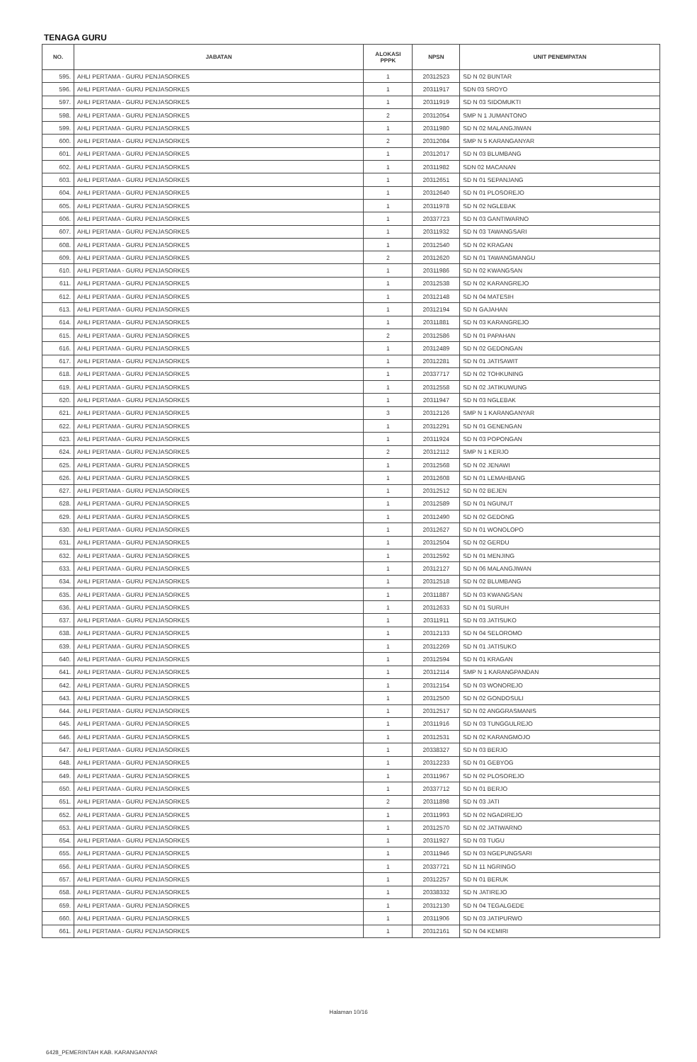TENAGA GURU
| NO. | JABATAN | ALOKASI PPPK | NPSN | UNIT PENEMPATAN |
| --- | --- | --- | --- | --- |
| 595. | AHLI PERTAMA - GURU PENJASORKES | 1 | 20312523 | SD N 02 BUNTAR |
| 596. | AHLI PERTAMA - GURU PENJASORKES | 1 | 20311917 | SDN 03 SROYO |
| 597. | AHLI PERTAMA - GURU PENJASORKES | 1 | 20311919 | SD N 03 SIDOMUKTI |
| 598. | AHLI PERTAMA - GURU PENJASORKES | 2 | 20312054 | SMP N 1 JUMANTONO |
| 599. | AHLI PERTAMA - GURU PENJASORKES | 1 | 20311980 | SD N 02 MALANGJIWAN |
| 600. | AHLI PERTAMA - GURU PENJASORKES | 2 | 20312084 | SMP N 5 KARANGANYAR |
| 601. | AHLI PERTAMA - GURU PENJASORKES | 1 | 20312017 | SD N 03 BLUMBANG |
| 602. | AHLI PERTAMA - GURU PENJASORKES | 1 | 20311982 | SDN 02 MACANAN |
| 603. | AHLI PERTAMA - GURU PENJASORKES | 1 | 20312651 | SD N 01 SEPANJANG |
| 604. | AHLI PERTAMA - GURU PENJASORKES | 1 | 20312640 | SD N 01 PLOSOREJO |
| 605. | AHLI PERTAMA - GURU PENJASORKES | 1 | 20311978 | SD N 02 NGLEBAK |
| 606. | AHLI PERTAMA - GURU PENJASORKES | 1 | 20337723 | SD N 03 GANTIWARNO |
| 607. | AHLI PERTAMA - GURU PENJASORKES | 1 | 20311932 | SD N 03 TAWANGSARI |
| 608. | AHLI PERTAMA - GURU PENJASORKES | 1 | 20312540 | SD N 02 KRAGAN |
| 609. | AHLI PERTAMA - GURU PENJASORKES | 2 | 20312620 | SD N 01 TAWANGMANGU |
| 610. | AHLI PERTAMA - GURU PENJASORKES | 1 | 20311986 | SD N 02 KWANGSAN |
| 611. | AHLI PERTAMA - GURU PENJASORKES | 1 | 20312538 | SD N 02 KARANGREJO |
| 612. | AHLI PERTAMA - GURU PENJASORKES | 1 | 20312148 | SD N 04 MATESIH |
| 613. | AHLI PERTAMA - GURU PENJASORKES | 1 | 20312194 | SD N GAJAHAN |
| 614. | AHLI PERTAMA - GURU PENJASORKES | 1 | 20311881 | SD N 03 KARANGREJO |
| 615. | AHLI PERTAMA - GURU PENJASORKES | 2 | 20312586 | SD N 01 PAPAHAN |
| 616. | AHLI PERTAMA - GURU PENJASORKES | 1 | 20312489 | SD N 02 GEDONGAN |
| 617. | AHLI PERTAMA - GURU PENJASORKES | 1 | 20312281 | SD N 01 JATISAWIT |
| 618. | AHLI PERTAMA - GURU PENJASORKES | 1 | 20337717 | SD N 02 TOHKUNING |
| 619. | AHLI PERTAMA - GURU PENJASORKES | 1 | 20312558 | SD N 02 JATIKUWUNG |
| 620. | AHLI PERTAMA - GURU PENJASORKES | 1 | 20311947 | SD N 03 NGLEBAK |
| 621. | AHLI PERTAMA - GURU PENJASORKES | 3 | 20312126 | SMP N 1 KARANGANYAR |
| 622. | AHLI PERTAMA - GURU PENJASORKES | 1 | 20312291 | SD N 01 GENENGAN |
| 623. | AHLI PERTAMA - GURU PENJASORKES | 1 | 20311924 | SD N 03 POPONGAN |
| 624. | AHLI PERTAMA - GURU PENJASORKES | 2 | 20312112 | SMP N 1 KERJO |
| 625. | AHLI PERTAMA - GURU PENJASORKES | 1 | 20312568 | SD N 02 JENAWI |
| 626. | AHLI PERTAMA - GURU PENJASORKES | 1 | 20312608 | SD N 01 LEMAHBANG |
| 627. | AHLI PERTAMA - GURU PENJASORKES | 1 | 20312512 | SD N 02 BEJEN |
| 628. | AHLI PERTAMA - GURU PENJASORKES | 1 | 20312589 | SD N 01 NGUNUT |
| 629. | AHLI PERTAMA - GURU PENJASORKES | 1 | 20312490 | SD N 02 GEDONG |
| 630. | AHLI PERTAMA - GURU PENJASORKES | 1 | 20312627 | SD N 01 WONOLOPO |
| 631. | AHLI PERTAMA - GURU PENJASORKES | 1 | 20312504 | SD N 02 GERDU |
| 632. | AHLI PERTAMA - GURU PENJASORKES | 1 | 20312592 | SD N 01 MENJING |
| 633. | AHLI PERTAMA - GURU PENJASORKES | 1 | 20312127 | SD N 06 MALANGJIWAN |
| 634. | AHLI PERTAMA - GURU PENJASORKES | 1 | 20312518 | SD N 02 BLUMBANG |
| 635. | AHLI PERTAMA - GURU PENJASORKES | 1 | 20311887 | SD N 03 KWANGSAN |
| 636. | AHLI PERTAMA - GURU PENJASORKES | 1 | 20312633 | SD N 01 SURUH |
| 637. | AHLI PERTAMA - GURU PENJASORKES | 1 | 20311911 | SD N 03 JATISUKO |
| 638. | AHLI PERTAMA - GURU PENJASORKES | 1 | 20312133 | SD N 04 SELOROMO |
| 639. | AHLI PERTAMA - GURU PENJASORKES | 1 | 20312269 | SD N 01 JATISUKO |
| 640. | AHLI PERTAMA - GURU PENJASORKES | 1 | 20312594 | SD N 01 KRAGAN |
| 641. | AHLI PERTAMA - GURU PENJASORKES | 1 | 20312114 | SMP N 1 KARANGPANDAN |
| 642. | AHLI PERTAMA - GURU PENJASORKES | 1 | 20312154 | SD N 03 WONOREJO |
| 643. | AHLI PERTAMA - GURU PENJASORKES | 1 | 20312500 | SD N 02 GONDOSULI |
| 644. | AHLI PERTAMA - GURU PENJASORKES | 1 | 20312517 | SD N 02 ANGGRASMANIS |
| 645. | AHLI PERTAMA - GURU PENJASORKES | 1 | 20311916 | SD N 03 TUNGGULREJO |
| 646. | AHLI PERTAMA - GURU PENJASORKES | 1 | 20312531 | SD N 02 KARANGMOJO |
| 647. | AHLI PERTAMA - GURU PENJASORKES | 1 | 20338327 | SD N 03 BERJO |
| 648. | AHLI PERTAMA - GURU PENJASORKES | 1 | 20312233 | SD N 01 GEBYOG |
| 649. | AHLI PERTAMA - GURU PENJASORKES | 1 | 20311967 | SD N 02 PLOSOREJO |
| 650. | AHLI PERTAMA - GURU PENJASORKES | 1 | 20337712 | SD N 01 BERJO |
| 651. | AHLI PERTAMA - GURU PENJASORKES | 2 | 20311898 | SD N 03 JATI |
| 652. | AHLI PERTAMA - GURU PENJASORKES | 1 | 20311993 | SD N 02 NGADIREJO |
| 653. | AHLI PERTAMA - GURU PENJASORKES | 1 | 20312570 | SD N 02 JATIWARNO |
| 654. | AHLI PERTAMA - GURU PENJASORKES | 1 | 20311927 | SD N 03 TUGU |
| 655. | AHLI PERTAMA - GURU PENJASORKES | 1 | 20311946 | SD N 03 NGEPUNGSARI |
| 656. | AHLI PERTAMA - GURU PENJASORKES | 1 | 20337721 | SD N 11 NGRINGO |
| 657. | AHLI PERTAMA - GURU PENJASORKES | 1 | 20312257 | SD N 01 BERUK |
| 658. | AHLI PERTAMA - GURU PENJASORKES | 1 | 20338332 | SD N JATIREJO |
| 659. | AHLI PERTAMA - GURU PENJASORKES | 1 | 20312130 | SD N 04 TEGALGEDE |
| 660. | AHLI PERTAMA - GURU PENJASORKES | 1 | 20311906 | SD N 03 JATIPURWO |
| 661. | AHLI PERTAMA - GURU PENJASORKES | 1 | 20312161 | SD N 04 KEMIRI |
Halaman 10/16
6428_PEMERINTAH KAB. KARANGANYAR